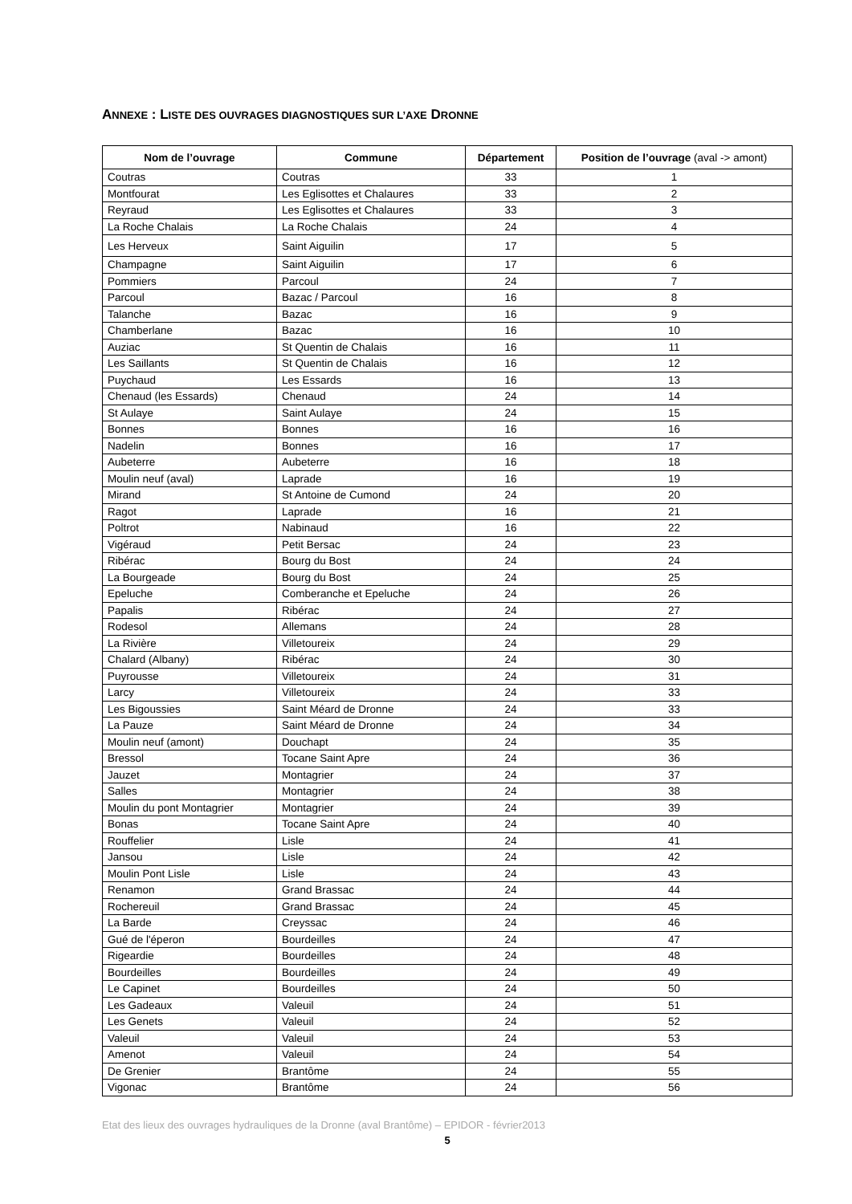ANNEXE : LISTE DES OUVRAGES DIAGNOSTIQUES SUR L’AXE DRONNE
| Nom de l’ouvrage | Commune | Département | Position de l’ouvrage (aval -> amont) |
| --- | --- | --- | --- |
| Coutras | Coutras | 33 | 1 |
| Montfourat | Les Eglisottes et Chalaures | 33 | 2 |
| Reyraud | Les Eglisottes et Chalaures | 33 | 3 |
| La Roche Chalais | La Roche Chalais | 24 | 4 |
| Les Herveux | Saint Aiguilin | 17 | 5 |
| Champagne | Saint Aiguilin | 17 | 6 |
| Pommiers | Parcoul | 24 | 7 |
| Parcoul | Bazac / Parcoul | 16 | 8 |
| Talanche | Bazac | 16 | 9 |
| Chamberlane | Bazac | 16 | 10 |
| Auziac | St Quentin de Chalais | 16 | 11 |
| Les Saillants | St Quentin de Chalais | 16 | 12 |
| Puychaud | Les Essards | 16 | 13 |
| Chenaud (les Essards) | Chenaud | 24 | 14 |
| St Aulaye | Saint Aulaye | 24 | 15 |
| Bonnes | Bonnes | 16 | 16 |
| Nadelin | Bonnes | 16 | 17 |
| Aubeterre | Aubeterre | 16 | 18 |
| Moulin neuf (aval) | Laprade | 16 | 19 |
| Mirand | St Antoine de Cumond | 24 | 20 |
| Ragot | Laprade | 16 | 21 |
| Poltrot | Nabinaud | 16 | 22 |
| Vigéraud | Petit Bersac | 24 | 23 |
| Ribérac | Bourg du Bost | 24 | 24 |
| La Bourgeade | Bourg du Bost | 24 | 25 |
| Epeluche | Comberanche et Epeluche | 24 | 26 |
| Papalis | Ribérac | 24 | 27 |
| Rodesol | Allemans | 24 | 28 |
| La Rivière | Villetoureix | 24 | 29 |
| Chalard (Albany) | Ribérac | 24 | 30 |
| Puyrousse | Villetoureix | 24 | 31 |
| Larcy | Villetoureix | 24 | 33 |
| Les Bigoussies | Saint Méard de Dronne | 24 | 33 |
| La Pauze | Saint Méard de Dronne | 24 | 34 |
| Moulin neuf (amont) | Douchapt | 24 | 35 |
| Bressol | Tocane Saint Apre | 24 | 36 |
| Jauzet | Montagrier | 24 | 37 |
| Salles | Montagrier | 24 | 38 |
| Moulin du pont Montagrier | Montagrier | 24 | 39 |
| Bonas | Tocane Saint Apre | 24 | 40 |
| Rouffelier | Lisle | 24 | 41 |
| Jansou | Lisle | 24 | 42 |
| Moulin Pont Lisle | Lisle | 24 | 43 |
| Renamon | Grand Brassac | 24 | 44 |
| Rochereuil | Grand Brassac | 24 | 45 |
| La Barde | Creyssac | 24 | 46 |
| Gué de l'éperon | Bourdeilles | 24 | 47 |
| Rigeardie | Bourdeilles | 24 | 48 |
| Bourdeilles | Bourdeilles | 24 | 49 |
| Le Capinet | Bourdeilles | 24 | 50 |
| Les Gadeaux | Valeuil | 24 | 51 |
| Les Genets | Valeuil | 24 | 52 |
| Valeuil | Valeuil | 24 | 53 |
| Amenot | Valeuil | 24 | 54 |
| De Grenier | Brantôme | 24 | 55 |
| Vigonac | Brantôme | 24 | 56 |
Etat des lieux des ouvrages hydrauliques de la Dronne (aval Brantôme) – EPIDOR - février2013
5